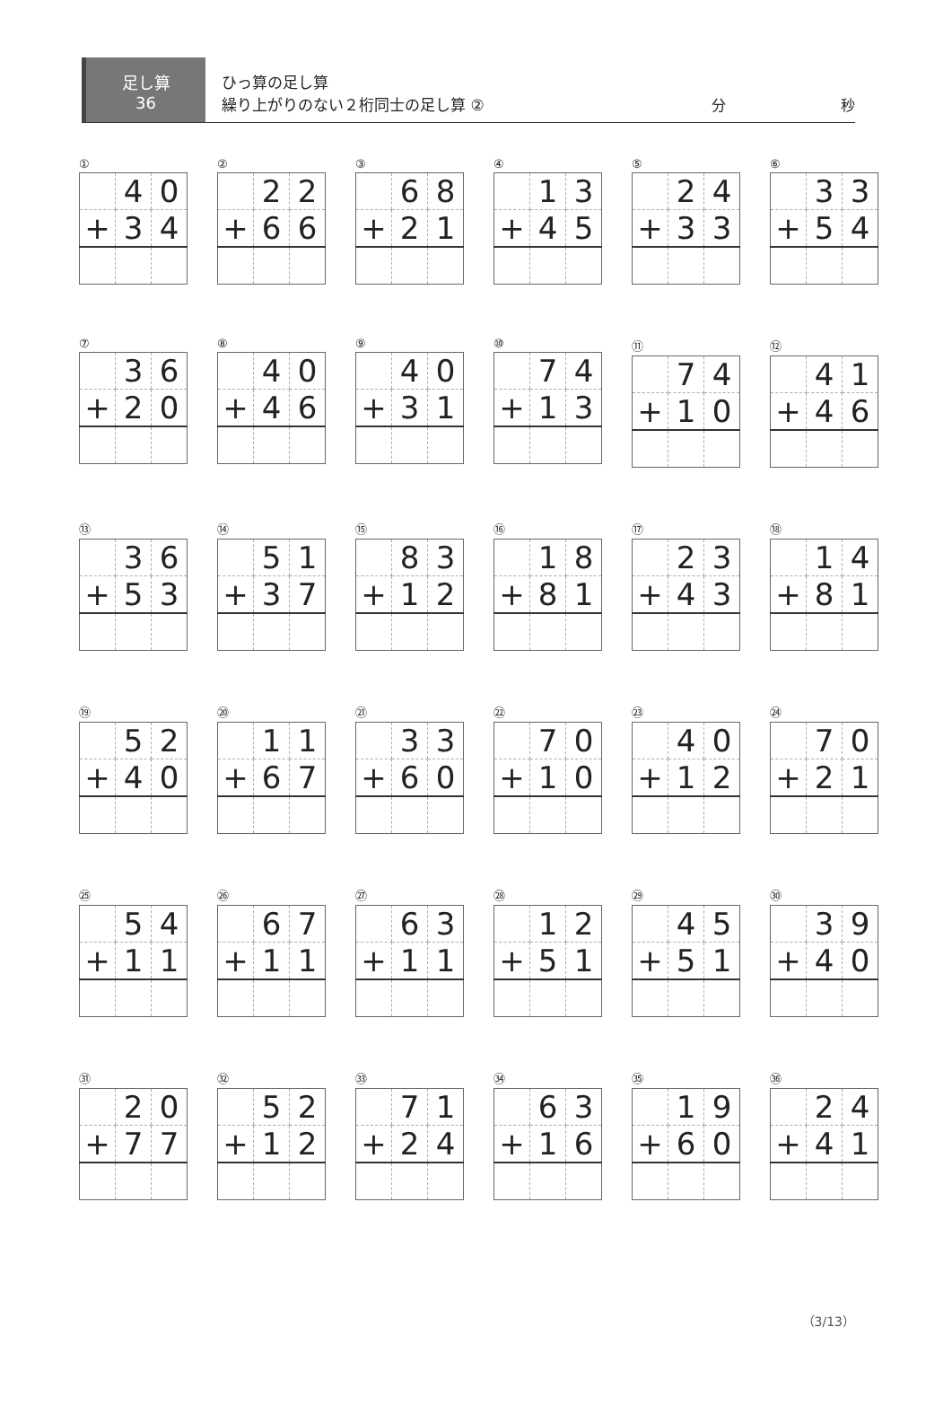足し算
36
ひっ算の足し算
繰り上がりのない２桁同士の足し算 ②
分 秒
①
| | 4 | 0 |
| + | 3 | 4 |
②
| | 2 | 2 |
| + | 6 | 6 |
③
| | 6 | 8 |
| + | 2 | 1 |
④
| | 1 | 3 |
| + | 4 | 5 |
⑤
| | 2 | 4 |
| + | 3 | 3 |
⑥
| | 3 | 3 |
| + | 5 | 4 |
⑦
| | 3 | 6 |
| + | 2 | 0 |
⑧
| | 4 | 0 |
| + | 4 | 6 |
⑨
| | 4 | 0 |
| + | 3 | 1 |
⑩
| | 7 | 4 |
| + | 1 | 3 |
⑪
| | 7 | 4 |
| + | 1 | 0 |
⑫
| | 4 | 1 |
| + | 4 | 6 |
⑬
| | 3 | 6 |
| + | 5 | 3 |
⑭
| | 5 | 1 |
| + | 3 | 7 |
⑮
| | 8 | 3 |
| + | 1 | 2 |
⑯
| | 1 | 8 |
| + | 8 | 1 |
⑰
| | 2 | 3 |
| + | 4 | 3 |
⑱
| | 1 | 4 |
| + | 8 | 1 |
⑲
| | 5 | 2 |
| + | 4 | 0 |
⑳
| | 1 | 1 |
| + | 6 | 7 |
㉑
| | 3 | 3 |
| + | 6 | 0 |
㉒
| | 7 | 0 |
| + | 1 | 0 |
㉓
| | 4 | 0 |
| + | 1 | 2 |
㉔
| | 7 | 0 |
| + | 2 | 1 |
㉕
| | 5 | 4 |
| + | 1 | 1 |
㉖
| | 6 | 7 |
| + | 1 | 1 |
㉗
| | 6 | 3 |
| + | 1 | 1 |
㉘
| | 1 | 2 |
| + | 5 | 1 |
㉙
| | 4 | 5 |
| + | 5 | 1 |
㉚
| | 3 | 9 |
| + | 4 | 0 |
㉛
| | 2 | 0 |
| + | 7 | 7 |
㉜
| | 5 | 2 |
| + | 1 | 2 |
㉝
| | 7 | 1 |
| + | 2 | 4 |
㉞
| | 6 | 3 |
| + | 1 | 6 |
㉟
| | 1 | 9 |
| + | 6 | 0 |
㊱
| | 2 | 4 |
| + | 4 | 1 |
（3/13）